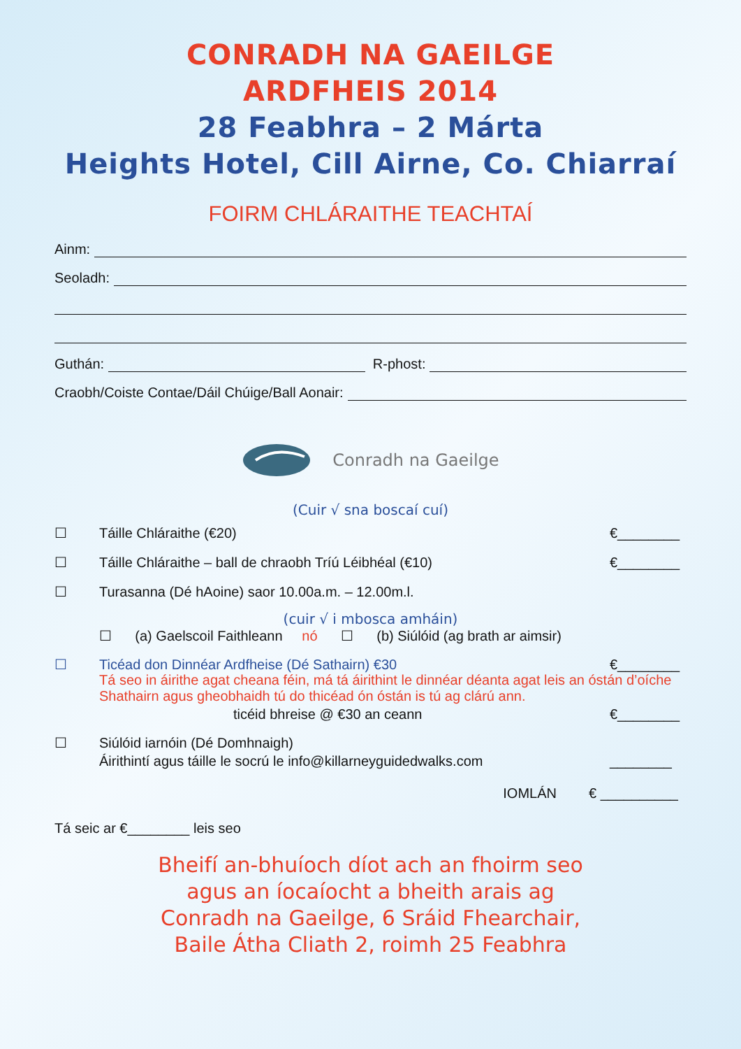CONRADH NA GAEILGE
ARDFHEIS 2014
28 Feabhra – 2 Márta
Heights Hotel, Cill Airne, Co. Chiarraí
FOIRM CHLÁRAITHE TEACHTAÍ
Ainm:
Seoladh:
Guthán: R-phost:
Craobh/Coiste Contae/Dáil Chúige/Ball Aonair:
Conradh na Gaeilge
(Cuir √ sna boscaí cuí)
☐ Táille Chláraithe (€20) €________
☐ Táille Chláraithe – ball de chraobh Tríú Léibhéal (€10) €________
☐ Turasanna (Dé hAoine) saor 10.00a.m. – 12.00m.l.
(cuir √ i mbosca amháin)
☐ (a) Gaelscoil Faithleann nó ☐ (b) Siúlóid (ag brath ar aimsir)
☐ Ticéad don Dinnéar Ardfheise (Dé Sathairn) €30 €________
Tá seo in áirithe agat cheana féin, má tá áirithint le dinnéar déanta agat leis an óstán d’oíche Shathairn agus gheobhaidh tú do thicéad ón óstán is tú ag clárú ann.
ticéid bhreise @ €30 an ceann €________
☐ Siúlóid iarnóin (Dé Domhnaigh)
Áirithintí agus táille le socrú le info@killarneyguidedwalks.com ________
IOMLÁN € __________
Tá seic ar €________ leis seo
Bheifí an-bhuíoch díot ach an fhoirm seo
agus an íocaíocht a bheith arais ag
Conradh na Gaeilge, 6 Sráid Fhearchair,
Baile Átha Cliath 2, roimh 25 Feabhra